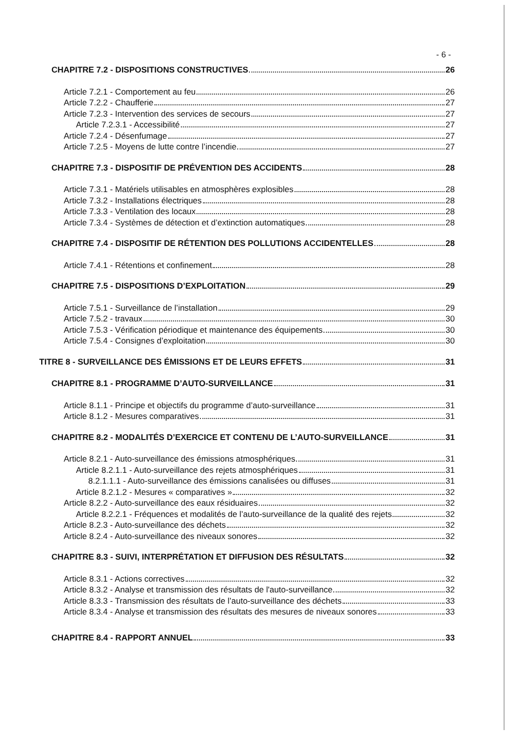- 6 -
CHAPITRE 7.2 - DISPOSITIONS CONSTRUCTIVES 26
Article 7.2.1 - Comportement au feu 26
Article 7.2.2 - Chaufferie 27
Article 7.2.3 - Intervention des services de secours 27
Article 7.2.3.1 - Accessibilité 27
Article 7.2.4 - Désenfumage 27
Article 7.2.5 - Moyens de lutte contre l’incendie 27
CHAPITRE 7.3 - DISPOSITIF DE PRÉVENTION DES ACCIDENTS 28
Article 7.3.1 - Matériels utilisables en atmosphères explosibles 28
Article 7.3.2 - Installations électriques 28
Article 7.3.3 - Ventilation des locaux 28
Article 7.3.4 - Systèmes de détection et d’extinction automatiques 28
CHAPITRE 7.4 - DISPOSITIF DE RÉTENTION DES POLLUTIONS ACCIDENTELLES 28
Article 7.4.1 - Rétentions et confinement 28
CHAPITRE 7.5 - DISPOSITIONS D’EXPLOITATION 29
Article 7.5.1 - Surveillance de l’installation 29
Article 7.5.2 - travaux 30
Article 7.5.3 - Vérification périodique et maintenance des équipements 30
Article 7.5.4 - Consignes d’exploitation 30
TITRE 8 - SURVEILLANCE DES ÉMISSIONS ET DE LEURS EFFETS 31
CHAPITRE 8.1 - PROGRAMME D’AUTO-SURVEILLANCE 31
Article 8.1.1 - Principe et objectifs du programme d’auto-surveillance 31
Article 8.1.2 - Mesures comparatives 31
CHAPITRE 8.2 - MODALITÉS D’EXERCICE ET CONTENU DE L’AUTO-SURVEILLANCE 31
Article 8.2.1 - Auto-surveillance des émissions atmosphériques 31
Article 8.2.1.1 - Auto-surveillance des rejets atmosphériques 31
8.2.1.1.1 - Auto-surveillance des émissions canalisées ou diffuses 31
Article 8.2.1.2 - Mesures « comparatives » 32
Article 8.2.2 - Auto-surveillance des eaux résiduaires 32
Article 8.2.2.1 - Fréquences et modalités de l’auto-surveillance de la qualité des rejets 32
Article 8.2.3 - Auto-surveillance des déchets 32
Article 8.2.4 - Auto-surveillance des niveaux sonores 32
CHAPITRE 8.3 - SUIVI, INTERPRÉTATION ET DIFFUSION DES RÉSULTATS 32
Article 8.3.1 - Actions correctives 32
Article 8.3.2 - Analyse et transmission des résultats de l'auto-surveillance 32
Article 8.3.3 - Transmission des résultats de l’auto-surveillance des déchets 33
Article 8.3.4 - Analyse et transmission des résultats des mesures de niveaux sonores 33
CHAPITRE 8.4 - RAPPORT ANNUEL 33